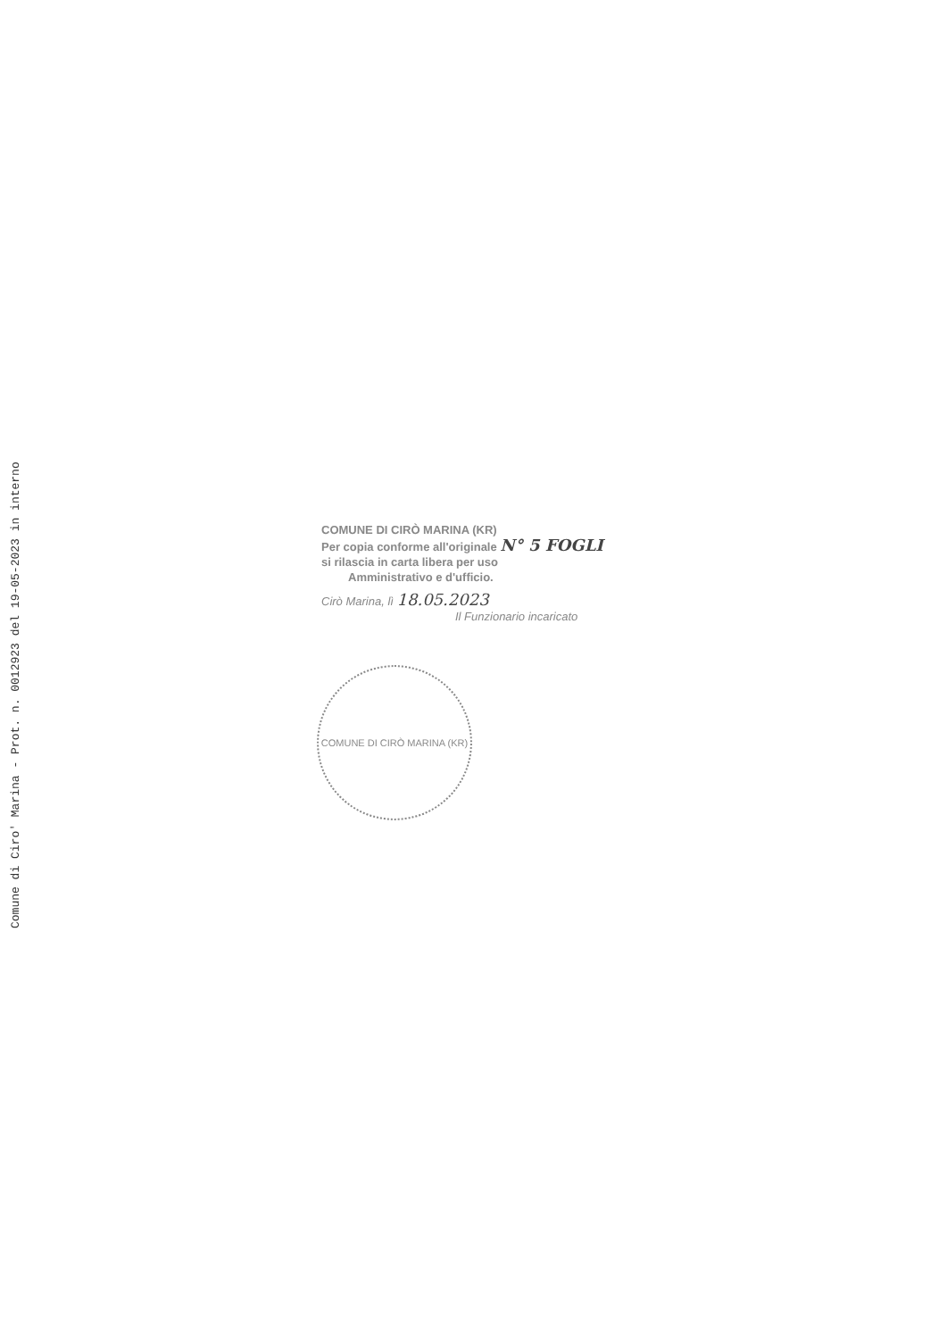Comune di Ciro' Marina - Prot. n. 0012923 del 19-05-2023 in interno
COMUNE DI CIRÒ MARINA (KR)
Per copia conforme all'originale N° 5 FOGLI
si rilascia in carta libera per uso
Amministrativo e d'ufficio.
Cirò Marina, lì 18.05.2023
Il Funzionario incaricato
COMUNE DI CIRÒ MARINA (KR)